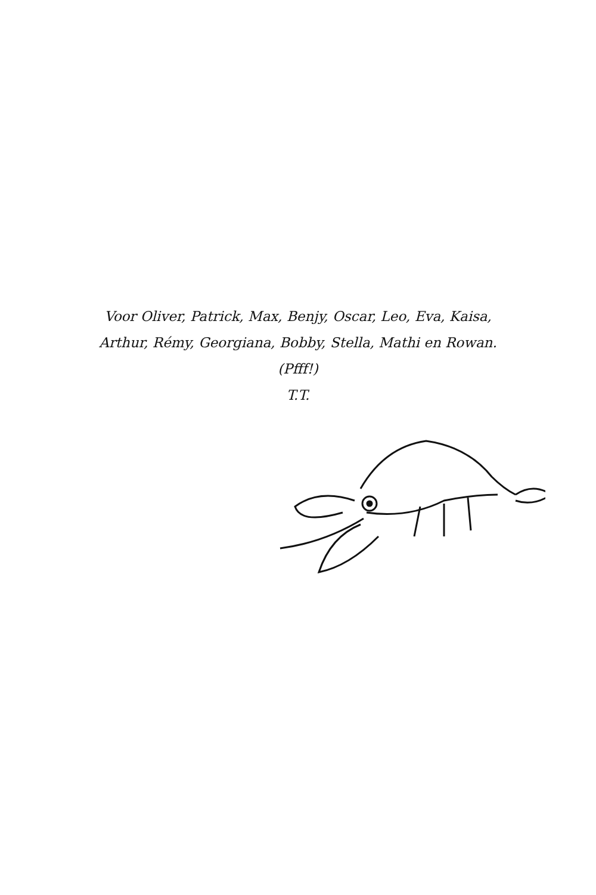Voor Oliver, Patrick, Max, Benjy, Oscar, Leo, Eva, Kaisa,
Arthur, Rémy, Georgiana, Bobby, Stella, Mathi en Rowan.
(Pfff!)
T.T.